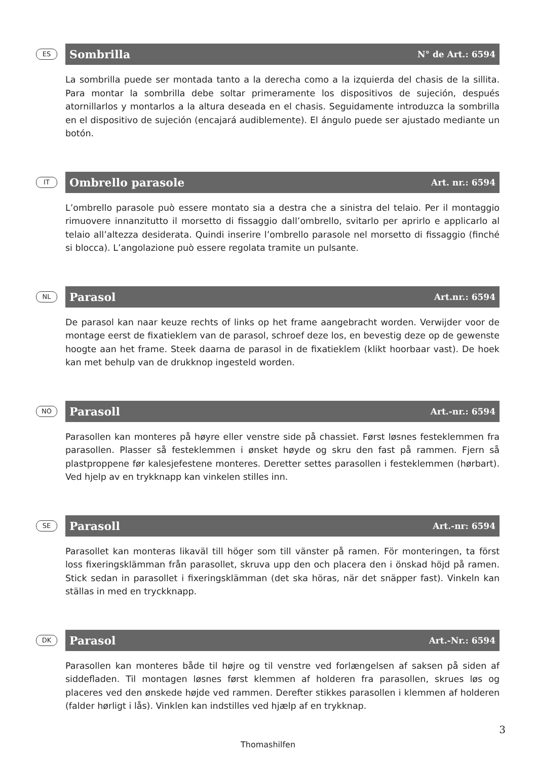ES
Sombrilla N° de Art.: 6594
La sombrilla puede ser montada tanto a la derecha como a la izquierda del chasis de la sillita. Para montar la sombrilla debe soltar primeramente los dispositivos de sujeción, después atornillarlos y montarlos a la altura deseada en el chasis. Seguidamente introduzca la sombrilla en el dispositivo de sujeción (encajará audiblemente). El ángulo puede ser ajustado mediante un botón.
IT
Ombrello parasole Art. nr.: 6594
L’ombrello parasole può essere montato sia a destra che a sinistra del telaio. Per il montaggio rimuovere innanzitutto il morsetto di fissaggio dall’ombrello, svitarlo per aprirlo e applicarlo al telaio all’altezza desiderata. Quindi inserire l’ombrello parasole nel morsetto di fissaggio (finché si blocca). L’angolazione può essere regolata tramite un pulsante.
NL
Parasol Art.nr.: 6594
De parasol kan naar keuze rechts of links op het frame aangebracht worden. Verwijder voor de montage eerst de fixatieklem van de parasol, schroef deze los, en bevestig deze op de gewenste hoogte aan het frame. Steek daarna de parasol in de fixatieklem (klikt hoorbaar vast). De hoek kan met behulp van de drukknop ingesteld worden.
NO
Parasoll Art.-nr.: 6594
Parasollen kan monteres på høyre eller venstre side på chassiet. Først løsnes festeklemmen fra parasollen. Plasser så festeklemmen i ønsket høyde og skru den fast på rammen. Fjern så plastproppene før kalesjefestene monteres. Deretter settes parasollen i festeklemmen (hørbart). Ved hjelp av en trykknapp kan vinkelen stilles inn.
SE
Parasoll Art.-nr: 6594
Parasollet kan monteras likaväl till höger som till vänster på ramen. För monteringen, ta först loss fixeringsklämman från parasollet, skruva upp den och placera den i önskad höjd på ramen. Stick sedan in parasollet i fixeringsklämman (det ska höras, när det snäpper fast). Vinkeln kan ställas in med en tryckknapp.
DK
Parasol Art.-Nr.: 6594
Parasollen kan monteres både til højre og til venstre ved forlængelsen af saksen på siden af siddefladen. Til montagen løsnes først klemmen af holderen fra parasollen, skrues løs og placeres ved den ønskede højde ved rammen. Derefter stikkes parasollen i klemmen af holderen (falder hørligt i lås). Vinklen kan indstilles ved hjælp af en trykknap.
3
Thomashilfen